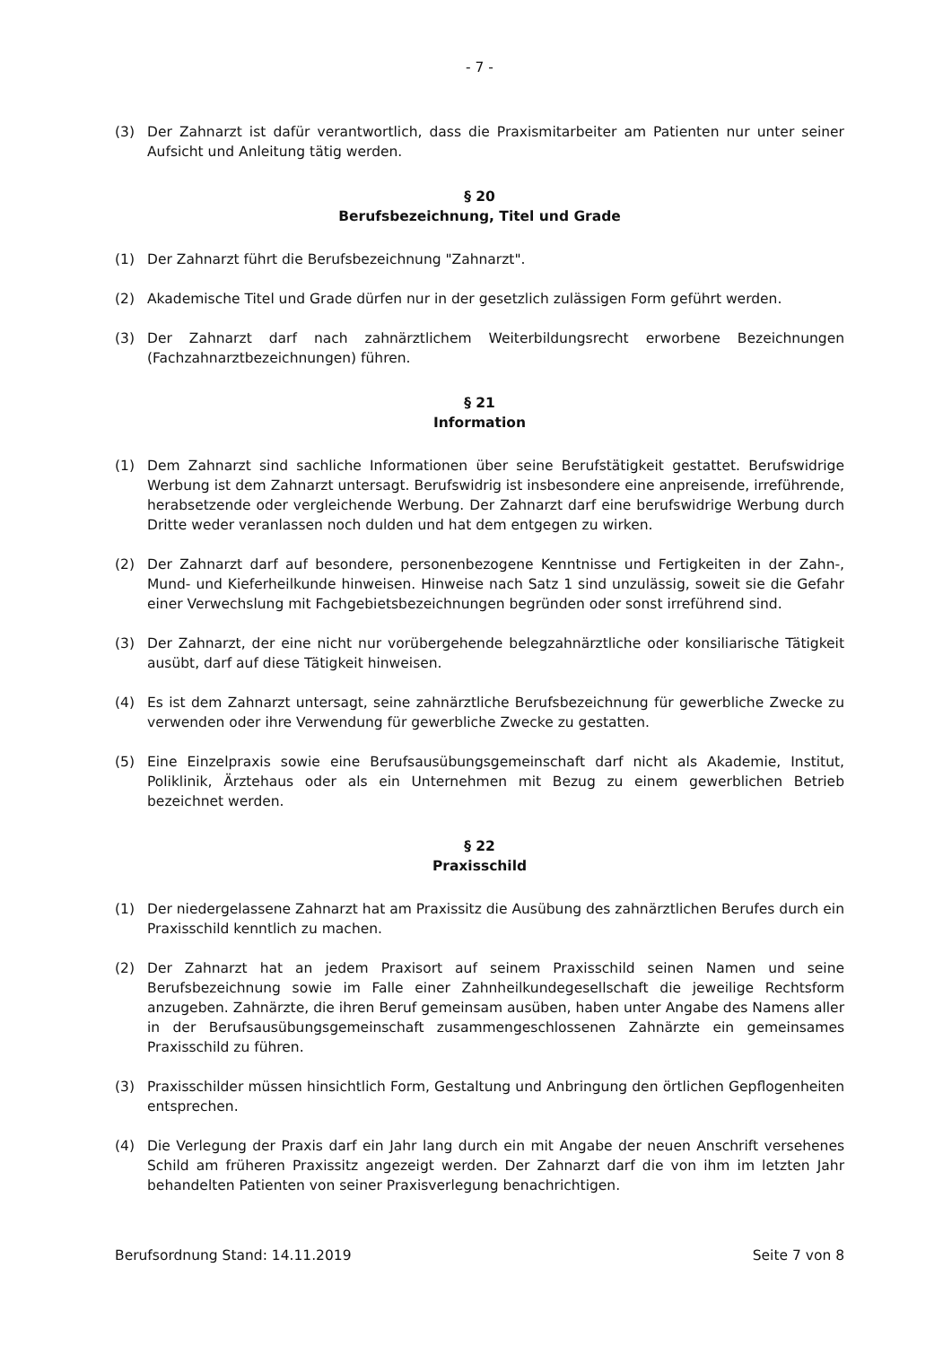- 7 -
(3) Der Zahnarzt ist dafür verantwortlich, dass die Praxismitarbeiter am Patienten nur unter seiner Aufsicht und Anleitung tätig werden.
§ 20
Berufsbezeichnung, Titel und Grade
(1) Der Zahnarzt führt die Berufsbezeichnung "Zahnarzt".
(2) Akademische Titel und Grade dürfen nur in der gesetzlich zulässigen Form geführt werden.
(3) Der Zahnarzt darf nach zahnärztlichem Weiterbildungsrecht erworbene Bezeichnungen (Fachzahnarztbezeichnungen) führen.
§ 21
Information
(1) Dem Zahnarzt sind sachliche Informationen über seine Berufstätigkeit gestattet. Berufswidrige Werbung ist dem Zahnarzt untersagt. Berufswidrig ist insbesondere eine anpreisende, irreführende, herabsetzende oder vergleichende Werbung. Der Zahnarzt darf eine berufswidrige Werbung durch Dritte weder veranlassen noch dulden und hat dem entgegen zu wirken.
(2) Der Zahnarzt darf auf besondere, personenbezogene Kenntnisse und Fertigkeiten in der Zahn-, Mund- und Kieferheilkunde hinweisen. Hinweise nach Satz 1 sind unzulässig, soweit sie die Gefahr einer Verwechslung mit Fachgebietsbezeichnungen begründen oder sonst irreführend sind.
(3) Der Zahnarzt, der eine nicht nur vorübergehende belegzahnärztliche oder konsiliarische Tätigkeit ausübt, darf auf diese Tätigkeit hinweisen.
(4) Es ist dem Zahnarzt untersagt, seine zahnärztliche Berufsbezeichnung für gewerbliche Zwecke zu verwenden oder ihre Verwendung für gewerbliche Zwecke zu gestatten.
(5) Eine Einzelpraxis sowie eine Berufsausübungsgemeinschaft darf nicht als Akademie, Institut, Poliklinik, Ärztehaus oder als ein Unternehmen mit Bezug zu einem gewerblichen Betrieb bezeichnet werden.
§ 22
Praxisschild
(1) Der niedergelassene Zahnarzt hat am Praxissitz die Ausübung des zahnärztlichen Berufes durch ein Praxisschild kenntlich zu machen.
(2) Der Zahnarzt hat an jedem Praxisort auf seinem Praxisschild seinen Namen und seine Berufsbezeichnung sowie im Falle einer Zahnheilkundegesellschaft die jeweilige Rechtsform anzugeben. Zahnärzte, die ihren Beruf gemeinsam ausüben, haben unter Angabe des Namens aller in der Berufsausübungsgemeinschaft zusammengeschlossenen Zahnärzte ein gemeinsames Praxisschild zu führen.
(3) Praxisschilder müssen hinsichtlich Form, Gestaltung und Anbringung den örtlichen Gepflogenheiten entsprechen.
(4) Die Verlegung der Praxis darf ein Jahr lang durch ein mit Angabe der neuen Anschrift versehenes Schild am früheren Praxissitz angezeigt werden. Der Zahnarzt darf die von ihm im letzten Jahr behandelten Patienten von seiner Praxisverlegung benachrichtigen.
Berufsordnung Stand: 14.11.2019 Seite 7 von 8